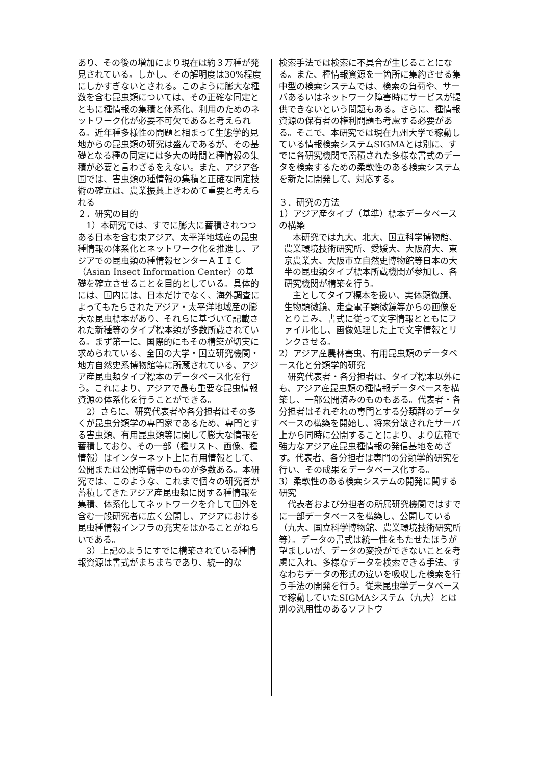あり、その後の増加により現在は約３万種が発見されている。しかし、その解明度は30%程度にしかすぎないとされる。このように膨大な種数を含む昆虫類については、その正確な同定とともに種情報の集積と体系化、利用のためのネットワーク化が必要不可欠であると考えられる。近年種多様性の問題と相まって生態学的見地からの昆虫類の研究は盛んであるが、その基礎となる種の同定には多大の時間と種情報の集積が必要と言わざるをえない。また、アジア各国では、害虫類の種情報の集積と正確な同定技術の確立は、農業振興上きわめて重要と考えられる
２．研究の目的
1）本研究では、すでに膨大に蓄積されつつある日本を含む東アジア、太平洋地域産の昆虫種情報の体系化とネットワーク化を推進し、アジアでの昆虫類の種情報センターＡＩＩＣ（Asian Insect Information Center）の基礎を確立させることを目的としている。具体的には、国内には、日本だけでなく、海外調査によってもたらされたアジア・太平洋地域産の膨大な昆虫標本があり、それらに基づいて記載された新種等のタイプ標本類が多数所蔵されている。まず第一に、国際的にもその構築が切実に求められている、全国の大学・国立研究機関・地方自然史系博物館等に所蔵されている、アジア産昆虫類タイプ標本のデータベース化を行う。これにより、アジアで最も重要な昆虫情報資源の体系化を行うことができる。
2）さらに、研究代表者や各分担者はその多くが昆虫分類学の専門家であるため、専門とする害虫類、有用昆虫類等に関して膨大な情報を蓄積しており、その一部（種リスト、画像、種情報）はインターネット上に有用情報として、公開または公開準備中のものが多数ある。本研究では、このような、これまで個々の研究者が蓄積してきたアジア産昆虫類に関する種情報を集積、体系化してネットワークを介して国外を含む一般研究者に広く公開し、アジアにおける昆虫種情報インフラの充実をはかることがねらいである。
3）上記のようにすでに構築されている種情報資源は書式がまちまちであり、統一的な
検索手法では検索に不具合が生じることになる。また、種情報資源を一箇所に集約させる集中型の検索システムでは、検索の負荷や、サーバあるいはネットワーク障害時にサービスが提供できないという問題もある。さらに、種情報資源の保有者の権利問題も考慮する必要がある。そこで、本研究では現在九州大学で稼動している情報検索システムSIGMAとは別に、すでに各研究機関で蓄積された多様な書式のデータを検索するための柔軟性のある検索システムを新たに開発して、対応する。
３．研究の方法
1）アジア産タイプ（基準）標本データベースの構築
本研究では九大、北大、国立科学博物館、農業環境技術研究所、愛媛大、大阪府大、東京農業大、大阪市立自然史博物館等日本の大半の昆虫類タイプ標本所蔵機関が参加し、各研究機関が構築を行う。
主としてタイプ標本を扱い、実体顕微鏡、生物顕微鏡、走査電子顕微鏡等からの画像をとりこみ、書式に従って文字情報とともにファイル化し、画像処理した上で文字情報とリンクさせる。
2）アジア産農林害虫、有用昆虫類のデータベース化と分類学的研究
研究代表者・各分担者は、タイプ標本以外にも、アジア産昆虫類の種情報データベースを構築し、一部公開済みのものもある。代表者・各分担者はそれぞれの専門とする分類群のデータベースの構築を開始し、将来分散されたサーバ上から同時に公開することにより、より広範で強力なアジア産昆虫種情報の発信基地をめざす。代表者、各分担者は専門の分類学的研究を行い、その成果をデータベース化する。
3）柔軟性のある検索システムの開発に関する研究
代表者および分担者の所属研究機関ではすでに一部データベースを構築し、公開している（九大、国立科学博物館、農業環境技術研究所等）。データの書式は統一性をもたせたほうが望ましいが、データの変換ができないことを考慮に入れ、多様なデータを検索できる手法、すなわちデータの形式の違いを吸収した検索を行う手法の開発を行う。従来昆虫学データベースで稼動していたSIGMAシステム（九大）とは別の汎用性のあるソフトウ